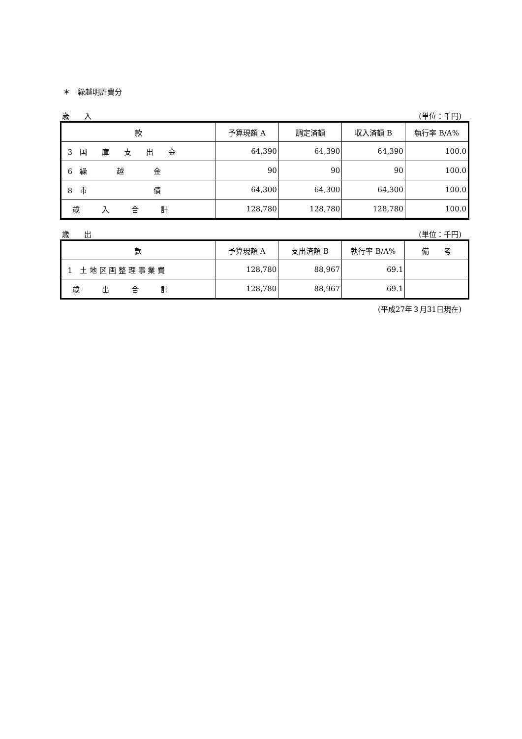＊　繰越明許費分
歳　　入 (単位：千円)
| 款 | 予算現額 A | 調定済額 | 収入済額 B | 執行率 B/A% |
| --- | --- | --- | --- | --- |
| 3 国 庫 支 出 金 | 64,390 | 64,390 | 64,390 | 100.0 |
| 6 繰 越 金 | 90 | 90 | 90 | 100.0 |
| 8 市 債 | 64,300 | 64,300 | 64,300 | 100.0 |
| 歳 入 合 計 | 128,780 | 128,780 | 128,780 | 100.0 |
歳　　出 (単位：千円)
| 款 | 予算現額 A | 支出済額 B | 執行率 B/A% | 備 考 |
| --- | --- | --- | --- | --- |
| 1 土 地 区 画 整 理 事 業 費 | 128,780 | 88,967 | 69.1 | |
| 歳 出 合 計 | 128,780 | 88,967 | 69.1 | |
(平成27年３月31日現在)